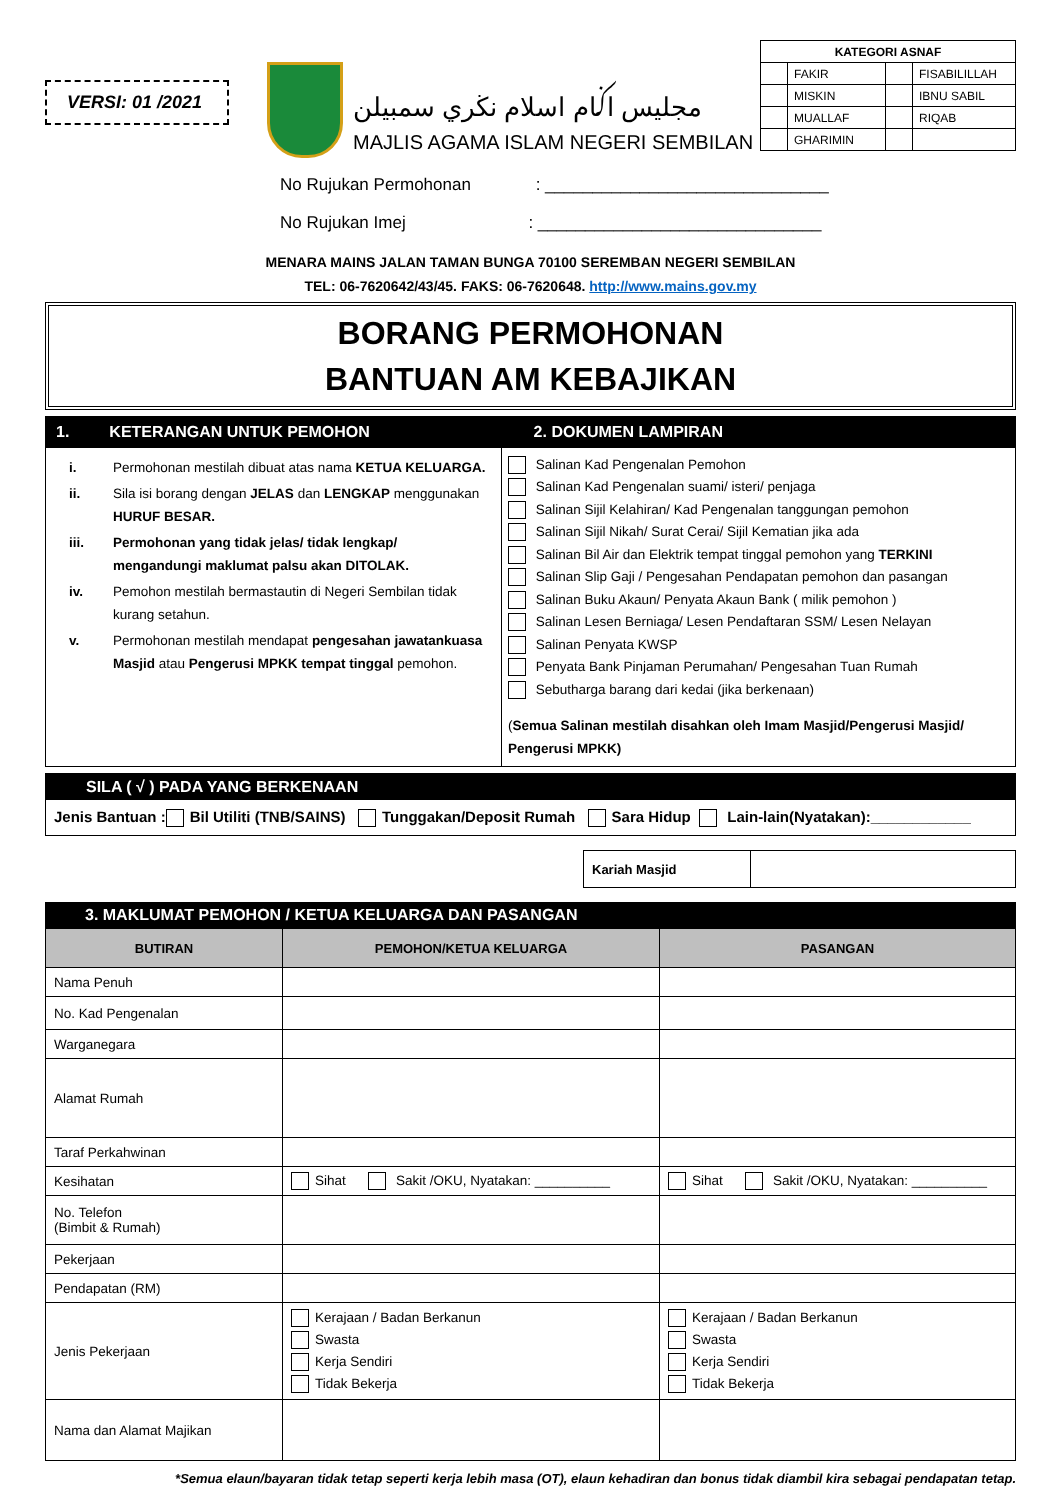VERSI: 01 /2021
مجليس اݢام اسلام نڬري سمبيلن
MAJLIS AGAMA ISLAM NEGERI SEMBILAN
| KATEGORI ASNAF | | | |
| --- | --- | --- | --- |
| | FAKIR | | FISABILILLAH |
| | MISKIN | | IBNU SABIL |
| | MUALLAF | | RIQAB |
| | GHARIMIN | | |
No Rujukan Permohonan : ______________________________
No Rujukan Imej : ______________________________
MENARA MAINS JALAN TAMAN BUNGA 70100 SEREMBAN NEGERI SEMBILAN
TEL: 06-7620642/43/45. FAKS: 06-7620648. http://www.mains.gov.my
BORANG PERMOHONAN
BANTUAN AM KEBAJIKAN
| 1. KETERANGAN UNTUK PEMOHON | 2. DOKUMEN LAMPIRAN |
| / i. / Permohonan mestilah dibuat atas nama KETUA KELUARGA. / / ii. / Sila isi borang dengan JELAS dan LENGKAP menggunakan HURUF BESAR. / / iii. / Permohonan yang tidak jelas/ tidak lengkap/ mengandungi maklumat palsu akan DITOLAK. / / iv. / Pemohon mestilah bermastautin di Negeri Sembilan tidak kurang setahun. / / v. / Permohonan mestilah mendapat pengesahan jawatankuasa Masjid atau Pengerusi MPKK tempat tinggal pemohon. / | Salinan Kad Pengenalan Pemohon Salinan Kad Pengenalan suami/ isteri/ penjaga Salinan Sijil Kelahiran/ Kad Pengenalan tanggungan pemohon Salinan Sijil Nikah/ Surat Cerai/ Sijil Kematian jika ada Salinan Bil Air dan Elektrik tempat tinggal pemohon yang TERKINI Salinan Slip Gaji / Pengesahan Pendapatan pemohon dan pasangan Salinan Buku Akaun/ Penyata Akaun Bank ( milik pemohon ) Salinan Lesen Berniaga/ Lesen Pendaftaran SSM/ Lesen Nelayan Salinan Penyata KWSP Penyata Bank Pinjaman Perumahan/ Pengesahan Tuan Rumah Sebutharga barang dari kedai (jika berkenaan) ( Semua Salinan mestilah disahkan oleh Imam Masjid/Pengerusi Masjid/ Pengerusi MPKK) |
SILA ( √ ) PADA YANG BERKENAAN
Jenis Bantuan : Bil Utiliti (TNB/SAINS) Tunggakan/Deposit Rumah Sara Hidup Lain-lain(Nyatakan):____________
| Kariah Masjid | |
3. MAKLUMAT PEMOHON / KETUA KELUARGA DAN PASANGAN
| BUTIRAN | PEMOHON/KETUA KELUARGA | PASANGAN |
| --- | --- | --- |
| Nama Penuh | | |
| No. Kad Pengenalan | | |
| Warganegara | | |
| Alamat Rumah | | |
| Taraf Perkahwinan | | |
| Kesihatan | Sihat Sakit /OKU, Nyatakan: __________ | Sihat Sakit /OKU, Nyatakan: __________ |
| No. Telefon (Bimbit & Rumah) | | |
| Pekerjaan | | |
| Pendapatan (RM) | | |
| Jenis Pekerjaan | Kerajaan / Badan Berkanun Swasta Kerja Sendiri Tidak Bekerja | Kerajaan / Badan Berkanun Swasta Kerja Sendiri Tidak Bekerja |
| Nama dan Alamat Majikan | | |
*Semua elaun/bayaran tidak tetap seperti kerja lebih masa (OT), elaun kehadiran dan bonus tidak diambil kira sebagai pendapatan tetap.